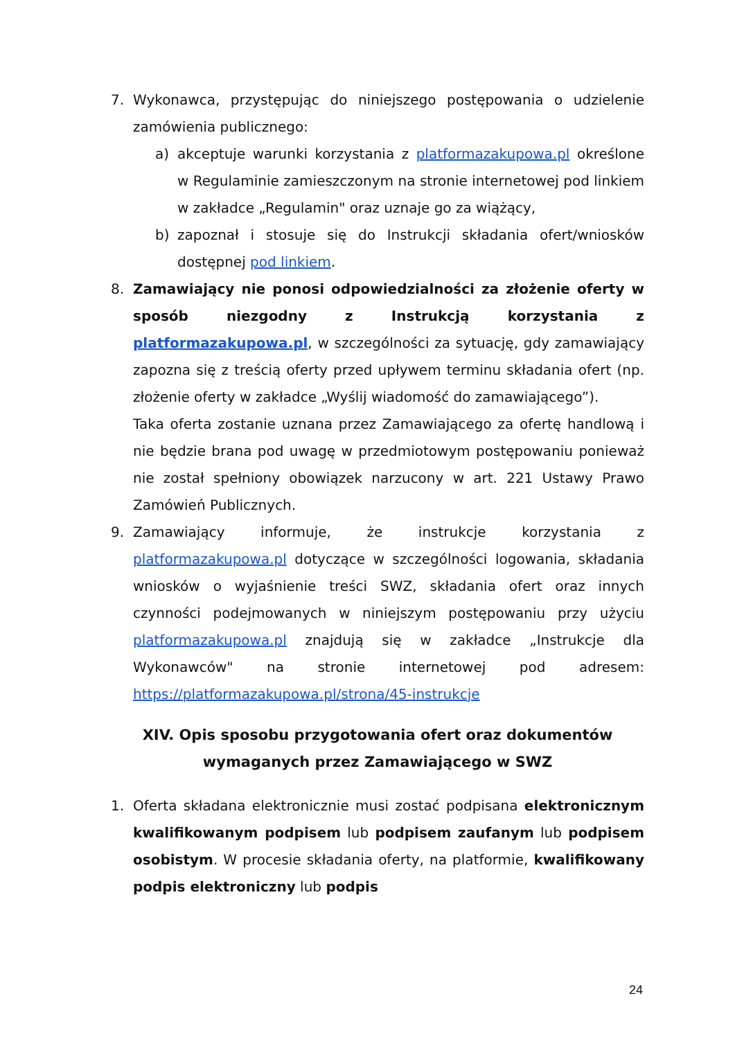7. Wykonawca, przystępując do niniejszego postępowania o udzielenie zamówienia publicznego:
a) akceptuje warunki korzystania z platformazakupowa.pl określone w Regulaminie zamieszczonym na stronie internetowej pod linkiem w zakładce „Regulamin" oraz uznaje go za wiążący,
b) zapoznał i stosuje się do Instrukcji składania ofert/wniosków dostępnej pod linkiem.
8. Zamawiający nie ponosi odpowiedzialności za złożenie oferty w sposób niezgodny z Instrukcją korzystania z platformazakupowa.pl, w szczególności za sytuację, gdy zamawiający zapozna się z treścią oferty przed upływem terminu składania ofert (np. złożenie oferty w zakładce „Wyślij wiadomość do zamawiającego”).
Taka oferta zostanie uznana przez Zamawiającego za ofertę handlową i nie będzie brana pod uwagę w przedmiotowym postępowaniu ponieważ nie został spełniony obowiązek narzucony w art. 221 Ustawy Prawo Zamówień Publicznych.
9. Zamawiający informuje, że instrukcje korzystania z platformazakupowa.pl dotyczące w szczególności logowania, składania wniosków o wyjaśnienie treści SWZ, składania ofert oraz innych czynności podejmowanych w niniejszym postępowaniu przy użyciu platformazakupowa.pl znajdują się w zakładce „Instrukcje dla Wykonawców" na stronie internetowej pod adresem: https://platformazakupowa.pl/strona/45-instrukcje
XIV. Opis sposobu przygotowania ofert oraz dokumentów
wymaganych przez Zamawiającego w SWZ
1. Oferta składana elektronicznie musi zostać podpisana elektronicznym kwalifikowanym podpisem lub podpisem zaufanym lub podpisem osobistym. W procesie składania oferty, na platformie, kwalifikowany podpis elektroniczny lub podpis
24